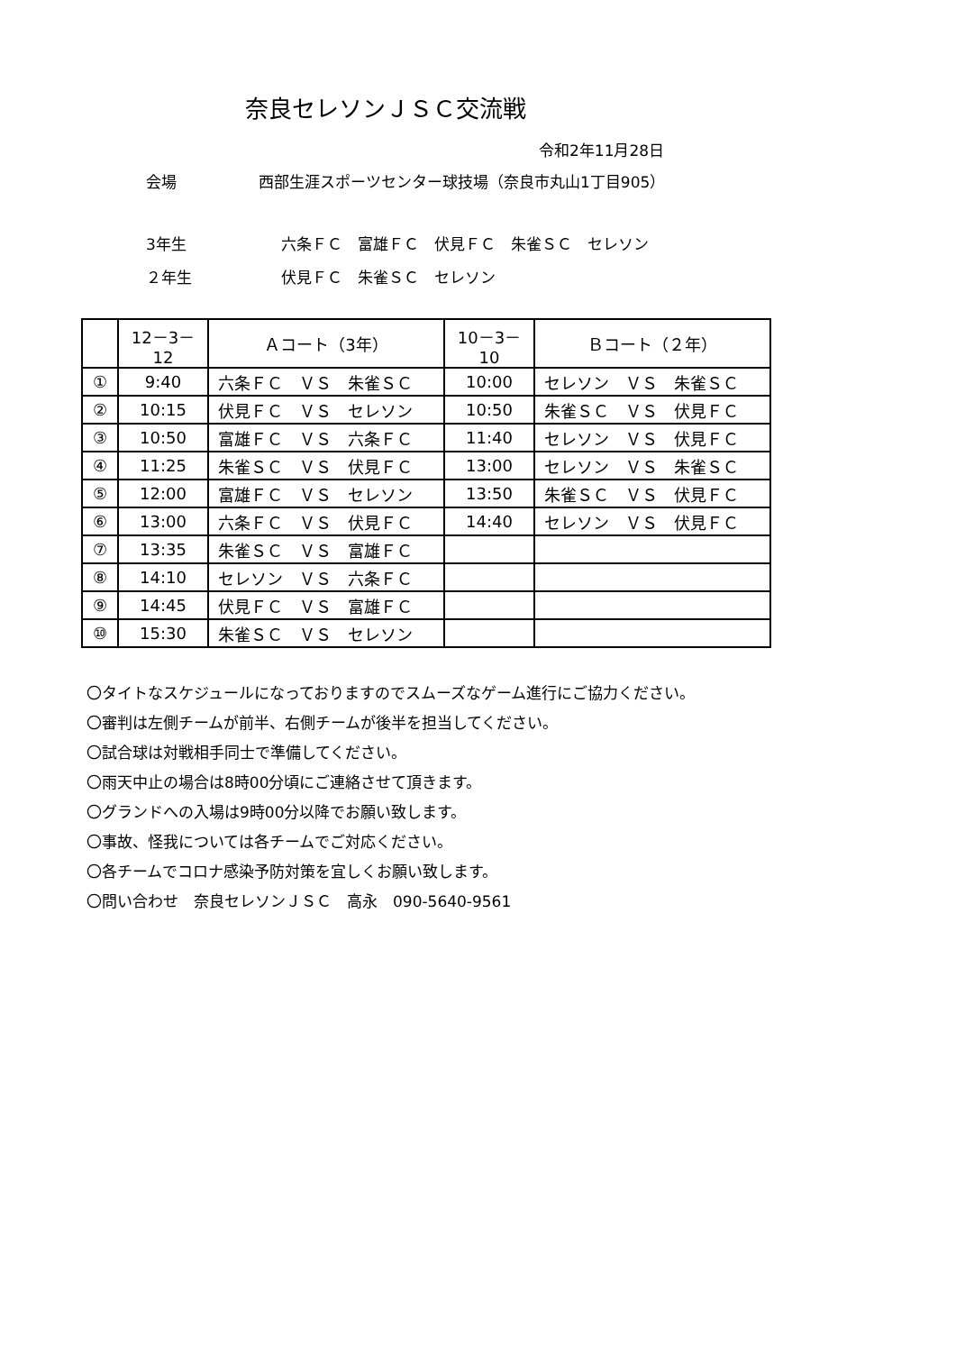奈良セレソンＪＳＣ交流戦
令和2年11月28日
会場 西部生涯スポーツセンター球技場（奈良市丸山1丁目905）
3年生 六条ＦＣ　富雄ＦＣ　伏見ＦＣ　朱雀ＳＣ　セレソン
２年生 伏見ＦＣ　朱雀ＳＣ　セレソン
| | 12－3－12 | Ａコート（3年） | 10－3－10 | Ｂコート（２年） |
| --- | --- | --- | --- | --- |
| ① | 9:40 | 六条ＦＣ ＶＳ 朱雀ＳＣ | 10:00 | セレソン ＶＳ 朱雀ＳＣ |
| ② | 10:15 | 伏見ＦＣ ＶＳ セレソン | 10:50 | 朱雀ＳＣ ＶＳ 伏見ＦＣ |
| ③ | 10:50 | 富雄ＦＣ ＶＳ 六条ＦＣ | 11:40 | セレソン ＶＳ 伏見ＦＣ |
| ④ | 11:25 | 朱雀ＳＣ ＶＳ 伏見ＦＣ | 13:00 | セレソン ＶＳ 朱雀ＳＣ |
| ⑤ | 12:00 | 富雄ＦＣ ＶＳ セレソン | 13:50 | 朱雀ＳＣ ＶＳ 伏見ＦＣ |
| ⑥ | 13:00 | 六条ＦＣ ＶＳ 伏見ＦＣ | 14:40 | セレソン ＶＳ 伏見ＦＣ |
| ⑦ | 13:35 | 朱雀ＳＣ ＶＳ 富雄ＦＣ | | |
| ⑧ | 14:10 | セレソン ＶＳ 六条ＦＣ | | |
| ⑨ | 14:45 | 伏見ＦＣ ＶＳ 富雄ＦＣ | | |
| ⑩ | 15:30 | 朱雀ＳＣ ＶＳ セレソン | | |
〇タイトなスケジュールになっておりますのでスムーズなゲーム進行にご協力ください。
〇審判は左側チームが前半、右側チームが後半を担当してください。
〇試合球は対戦相手同士で準備してください。
〇雨天中止の場合は8時00分頃にご連絡させて頂きます。
〇グランドへの入場は9時00分以降でお願い致します。
〇事故、怪我については各チームでご対応ください。
〇各チームでコロナ感染予防対策を宜しくお願い致します。
〇問い合わせ　奈良セレソンＪＳＣ　高永　090-5640-9561